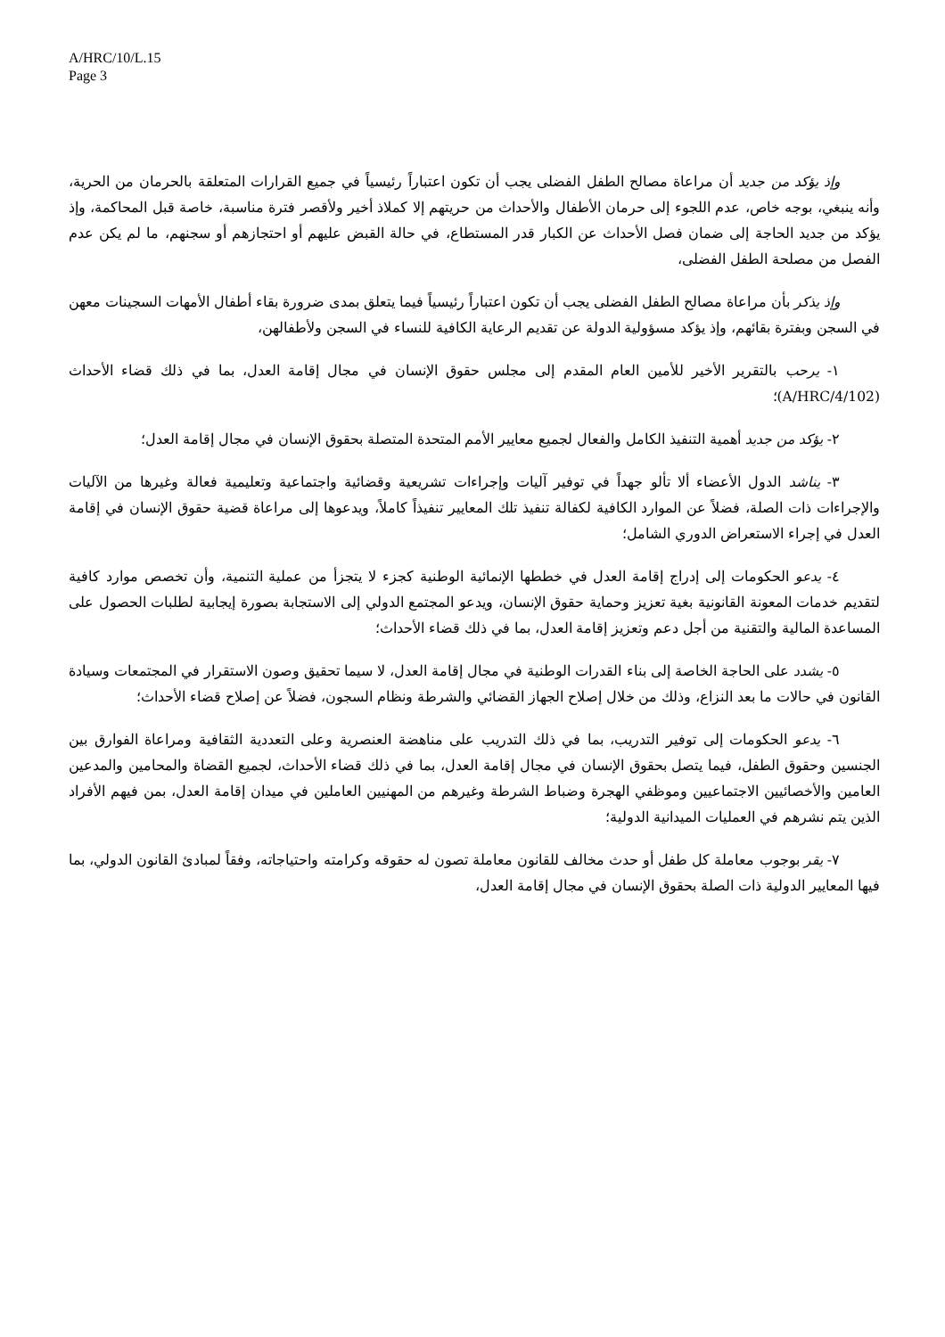A/HRC/10/L.15
Page 3
وإذ يؤكد من جديد أن مراعاة مصالح الطفل الفضلى يجب أن تكون اعتباراً رئيسياً في جميع القرارات المتعلقة بالحرمان من الحرية، وأنه ينبغي، بوجه خاص، عدم اللجوء إلى حرمان الأطفال والأحداث من حريتهم إلا كملاذ أخير ولأقصر فترة مناسبة، خاصة قبل المحاكمة، وإذ يؤكد من جديد الحاجة إلى ضمان فصل الأحداث عن الكبار قدر المستطاع، في حالة القبض عليهم أو احتجازهم أو سجنهم، ما لم يكن عدم الفصل من مصلحة الطفل الفضلى،
وإذ يذكر بأن مراعاة مصالح الطفل الفضلى يجب أن تكون اعتباراً رئيسياً فيما يتعلق بمدى ضرورة بقاء أطفال الأمهات السجينات معهن في السجن وبفترة بقائهم، وإذ يؤكد مسؤولية الدولة عن تقديم الرعاية الكافية للنساء في السجن ولأطفالهن،
١- يرحب بالتقرير الأخير للأمين العام المقدم إلى مجلس حقوق الإنسان في مجال إقامة العدل، بما في ذلك قضاء الأحداث (A/HRC/4/102)؛
٢- يؤكد من جديد أهمية التنفيذ الكامل والفعال لجميع معايير الأمم المتحدة المتصلة بحقوق الإنسان في مجال إقامة العدل؛
٣- يناشد الدول الأعضاء ألا تألو جهداً في توفير آليات وإجراءات تشريعية وقضائية واجتماعية وتعليمية فعالة وغيرها من الآليات والإجراءات ذات الصلة، فضلاً عن الموارد الكافية لكفالة تنفيذ تلك المعايير تنفيذاً كاملاً، ويدعوها إلى مراعاة قضية حقوق الإنسان في إقامة العدل في إجراء الاستعراض الدوري الشامل؛
٤- يدعو الحكومات إلى إدراج إقامة العدل في خططها الإنمائية الوطنية كجزء لا يتجزأ من عملية التنمية، وأن تخصص موارد كافية لتقديم خدمات المعونة القانونية بغية تعزيز وحماية حقوق الإنسان، ويدعو المجتمع الدولي إلى الاستجابة بصورة إيجابية لطلبات الحصول على المساعدة المالية والتقنية من أجل دعم وتعزيز إقامة العدل، بما في ذلك قضاء الأحداث؛
٥- يشدد على الحاجة الخاصة إلى بناء القدرات الوطنية في مجال إقامة العدل، لا سيما تحقيق وصون الاستقرار في المجتمعات وسيادة القانون في حالات ما بعد النزاع، وذلك من خلال إصلاح الجهاز القضائي والشرطة ونظام السجون، فضلاً عن إصلاح قضاء الأحداث؛
٦- يدعو الحكومات إلى توفير التدريب، بما في ذلك التدريب على مناهضة العنصرية وعلى التعددية الثقافية ومراعاة الفوارق بين الجنسين وحقوق الطفل، فيما يتصل بحقوق الإنسان في مجال إقامة العدل، بما في ذلك قضاء الأحداث، لجميع القضاة والمحامين والمدعين العامين والأخصائيين الاجتماعيين وموظفي الهجرة وضباط الشرطة وغيرهم من المهنيين العاملين في ميدان إقامة العدل، بمن فيهم الأفراد الذين يتم نشرهم في العمليات الميدانية الدولية؛
٧- يقر بوجوب معاملة كل طفل أو حدث مخالف للقانون معاملة تصون له حقوقه وكرامته واحتياجاته، وفقاً لمبادئ القانون الدولي، بما فيها المعايير الدولية ذات الصلة بحقوق الإنسان في مجال إقامة العدل،